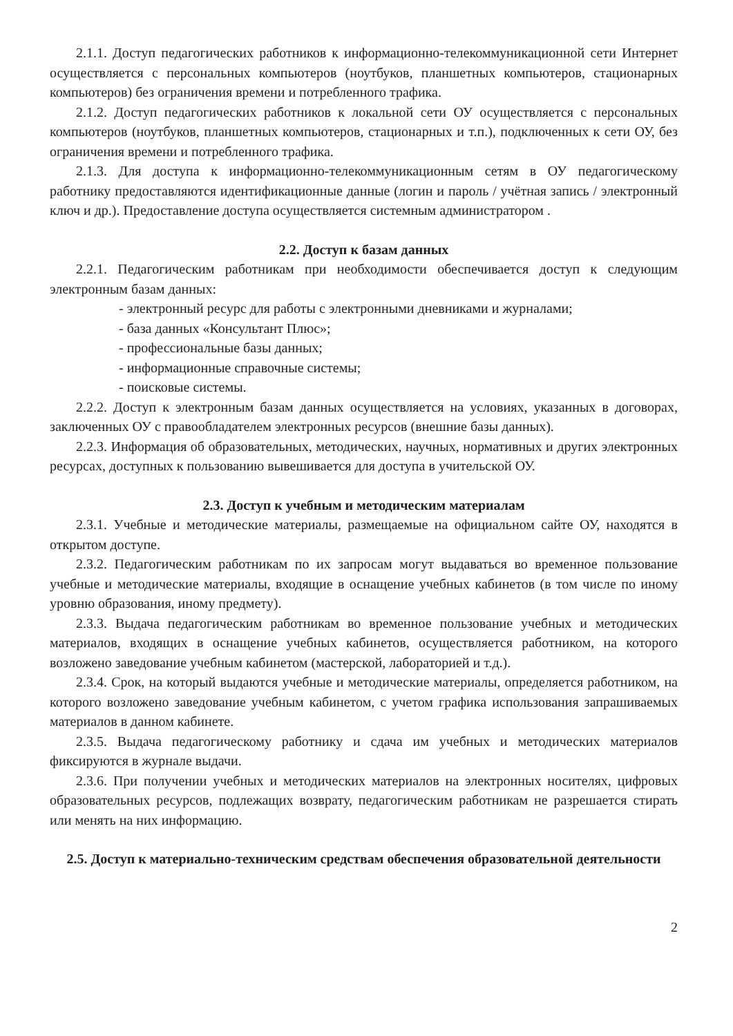2.1.1. Доступ педагогических работников к информационно-телекоммуникационной сети Интернет осуществляется с персональных компьютеров (ноутбуков, планшетных компьютеров, стационарных компьютеров) без ограничения времени и потребленного трафика.
2.1.2. Доступ педагогических работников к локальной сети ОУ осуществляется с персональных компьютеров (ноутбуков, планшетных компьютеров, стационарных и т.п.), подключенных к сети ОУ, без ограничения времени и потребленного трафика.
2.1.3. Для доступа к информационно-телекоммуникационным сетям в ОУ педагогическому работнику предоставляются идентификационные данные (логин и пароль / учётная запись / электронный ключ и др.). Предоставление доступа осуществляется системным администратором .
2.2. Доступ к базам данных
2.2.1. Педагогическим работникам при необходимости обеспечивается доступ к следующим электронным базам данных:
- электронный ресурс для работы с электронными дневниками и журналами;
- база данных «Консультант Плюс»;
- профессиональные базы данных;
- информационные справочные системы;
- поисковые системы.
2.2.2. Доступ к электронным базам данных осуществляется на условиях, указанных в договорах, заключенных ОУ с правообладателем электронных ресурсов (внешние базы данных).
2.2.3. Информация об образовательных, методических, научных, нормативных и других электронных ресурсах, доступных к пользованию вывешивается для доступа в учительской ОУ.
2.3. Доступ к учебным и методическим материалам
2.3.1. Учебные и методические материалы, размещаемые на официальном сайте ОУ, находятся в открытом доступе.
2.3.2. Педагогическим работникам по их запросам могут выдаваться во временное пользование учебные и методические материалы, входящие в оснащение учебных кабинетов (в том числе по иному уровню образования, иному предмету).
2.3.3. Выдача педагогическим работникам во временное пользование учебных и методических материалов, входящих в оснащение учебных кабинетов, осуществляется работником, на которого возложено заведование учебным кабинетом (мастерской, лабораторией и т.д.).
2.3.4. Срок, на который выдаются учебные и методические материалы, определяется работником, на которого возложено заведование учебным кабинетом, с учетом графика использования запрашиваемых материалов в данном кабинете.
2.3.5. Выдача педагогическому работнику и сдача им учебных и методических материалов фиксируются в журнале выдачи.
2.3.6. При получении учебных и методических материалов на электронных носителях, цифровых образовательных ресурсов, подлежащих возврату, педагогическим работникам не разрешается стирать или менять на них информацию.
2.5. Доступ к материально-техническим средствам обеспечения образовательной деятельности
2